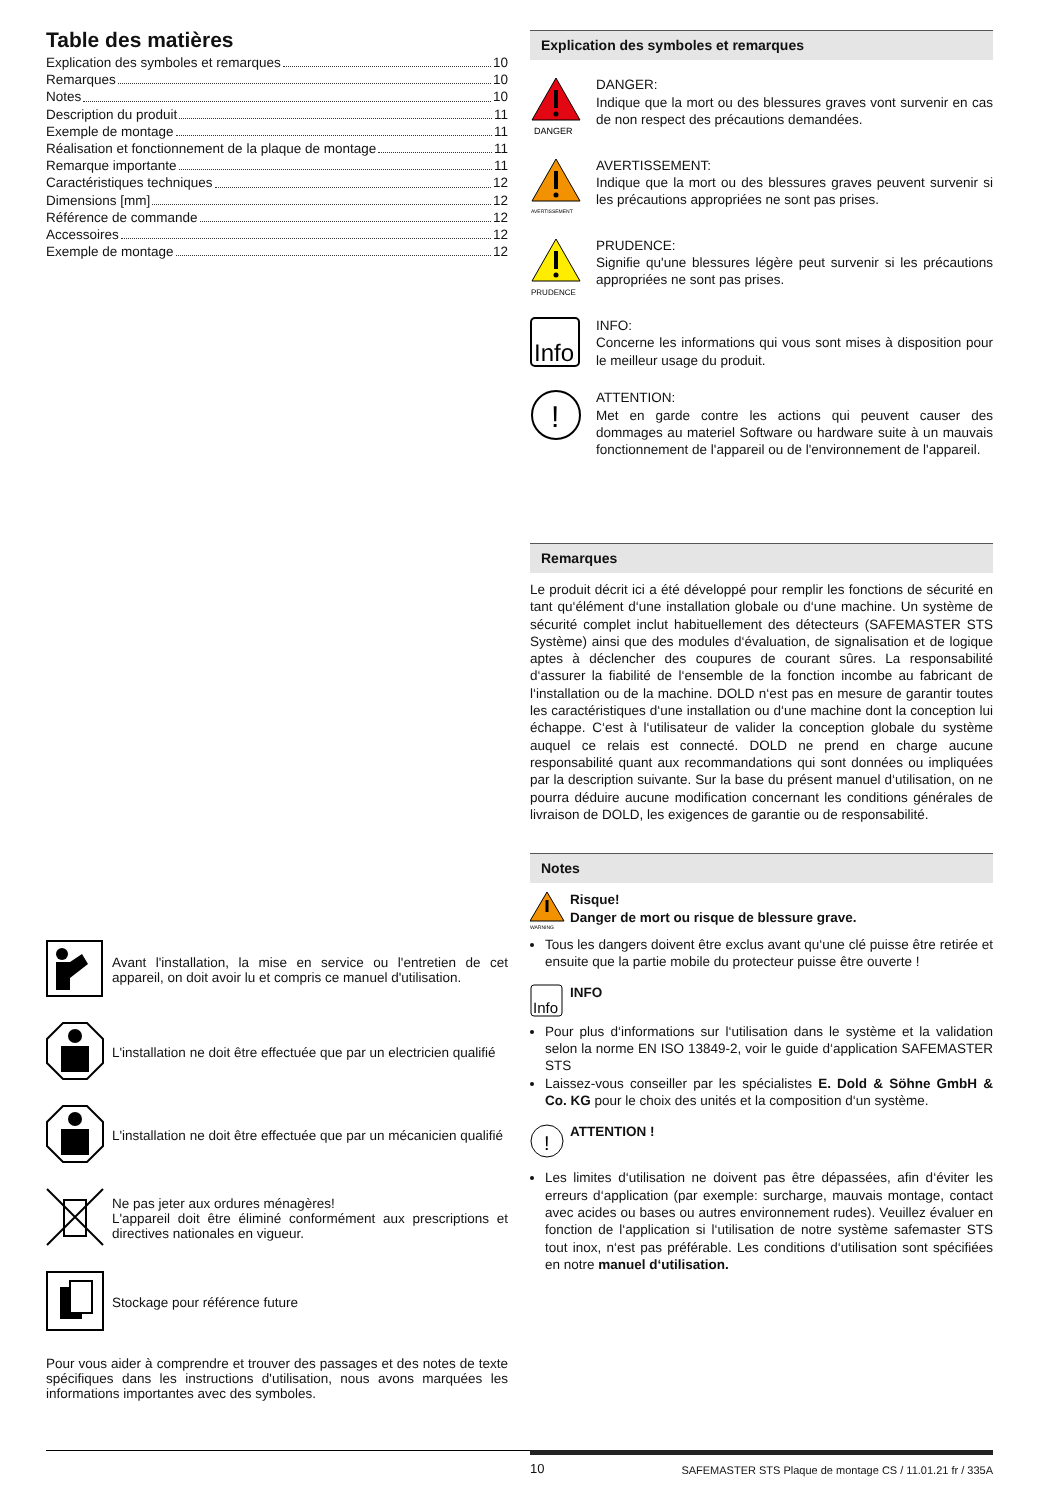Table des matières
Explication des symboles et remarques 10
Remarques 10
Notes 10
Description du produit 11
Exemple de montage 11
Réalisation et fonctionnement de la plaque de montage 11
Remarque importante 11
Caractéristiques techniques 12
Dimensions [mm] 12
Référence de commande 12
Accessoires 12
Exemple de montage 12
Avant l'installation, la mise en service ou l'entretien de cet appareil, on doit avoir lu et compris ce manuel d'utilisation.
L'installation ne doit être effectuée que par un electricien qualifié
L'installation ne doit être effectuée que par un mécanicien qualifié
Ne pas jeter aux ordures ménagères!
L'appareil doit être éliminé conformément aux prescriptions et directives nationales en vigueur.
Stockage pour référence future
Pour vous aider à comprendre et trouver des passages et des notes de texte spécifiques dans les instructions d'utilisation, nous avons marquées les informations importantes avec des symboles.
Explication des symboles et remarques
DANGER
DANGER:
Indique que la mort ou des blessures graves vont survenir en cas de non respect des précautions demandées.
AVERTISSEMENT
AVERTISSEMENT:
Indique que la mort ou des blessures graves peuvent survenir si les précautions appropriées ne sont pas prises.
PRUDENCE
PRUDENCE:
Signifie qu'une blessures légère peut survenir si les précautions appropriées ne sont pas prises.
Info
INFO:
Concerne les informations qui vous sont mises à disposition pour le meilleur usage du produit.
!
ATTENTION:
Met en garde contre les actions qui peuvent causer des dommages au materiel Software ou hardware suite à un mauvais fonctionnement de l'appareil ou de l'environnement de l'appareil.
Remarques
Le produit décrit ici a été développé pour remplir les fonctions de sécurité en tant qu‘élément d‘une installation globale ou d‘une machine. Un système de sécurité complet inclut habituellement des détecteurs (SAFEMASTER STS Système) ainsi que des modules d‘évaluation, de signalisation et de logique aptes à déclencher des coupures de courant sûres. La responsabilité d‘assurer la fiabilité de l‘ensemble de la fonction incombe au fabricant de l‘installation ou de la machine. DOLD n‘est pas en mesure de garantir toutes les caractéristiques d‘une installation ou d‘une machine dont la conception lui échappe. C‘est à l‘utilisateur de valider la conception globale du système auquel ce relais est connecté. DOLD ne prend en charge aucune responsabilité quant aux recommandations qui sont données ou impliquées par la description suivante. Sur la base du présent manuel d‘utilisation, on ne pourra déduire aucune modification concernant les conditions générales de livraison de DOLD, les exigences de garantie ou de responsabilité.
Notes
WARNING
Risque!
Danger de mort ou risque de blessure grave.
Tous les dangers doivent être exclus avant qu‘une clé puisse être retirée et ensuite que la partie mobile du protecteur puisse être ouverte !
Info
INFO
Pour plus d‘informations sur l‘utilisation dans le système et la validation selon la norme EN ISO 13849-2, voir le guide d‘application SAFEMASTER STS
Laissez-vous conseiller par les spécialistes E. Dold & Söhne GmbH & Co. KG pour le choix des unités et la composition d‘un système.
!
ATTENTION !
Les limites d‘utilisation ne doivent pas être dépassées, afin d‘éviter les erreurs d‘application (par exemple: surcharge, mauvais montage, contact avec acides ou bases ou autres environnement rudes). Veuillez évaluer en fonction de l‘application si l‘utilisation de notre système safemaster STS tout inox, n‘est pas préférable. Les conditions d‘utilisation sont spécifiées en notre manuel d‘utilisation.
10 SAFEMASTER STS Plaque de montage CS / 11.01.21 fr / 335A